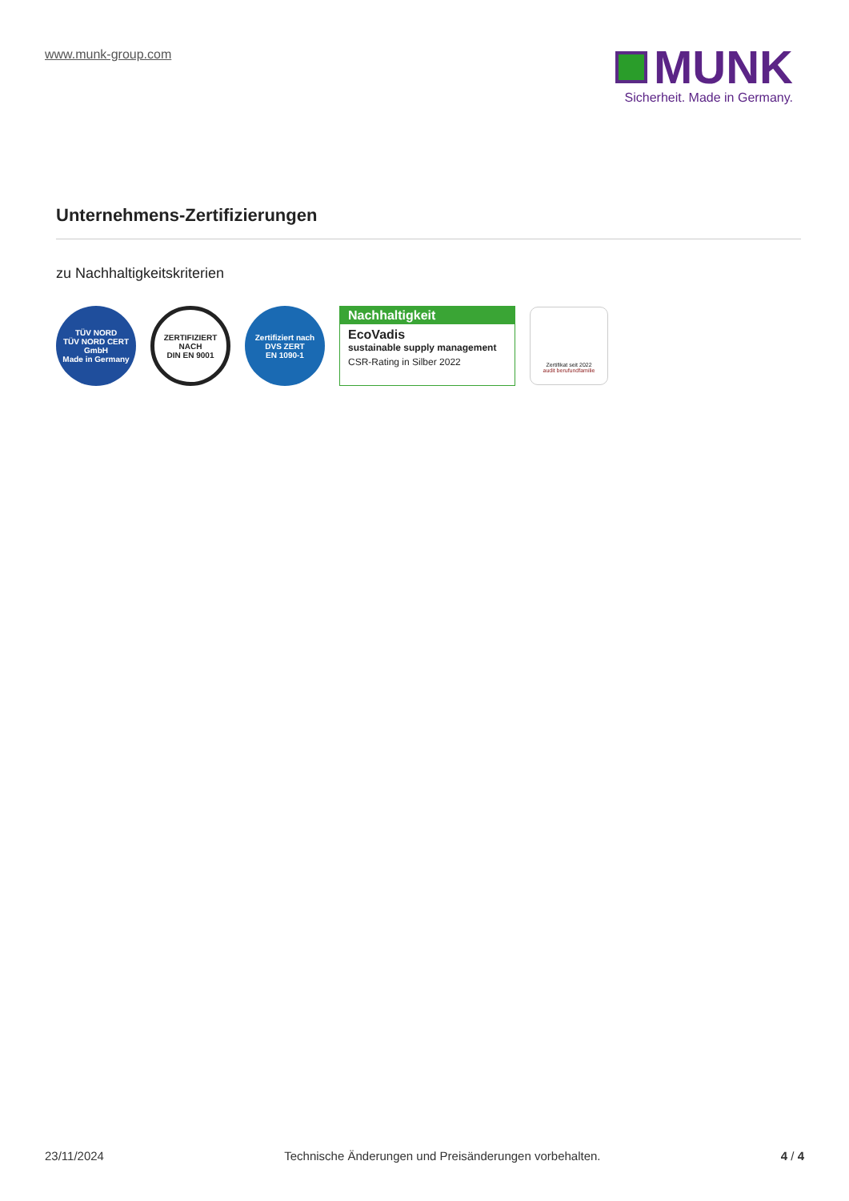www.munk-group.com
MUNK
Sicherheit. Made in Germany.
Unternehmens-Zertifizierungen
zu Nachhaltigkeitskriterien
TÜV NORD
TÜV NORD CERT GmbH
Made in Germany
ZERTIFIZIERT NACH
DIN EN 9001
Zertifiziert nach
DVS ZERT
EN 1090-1
Nachhaltigkeit
EcoVadis
sustainable supply management
CSR-Rating in Silber 2022
Zertifikat seit 2022
audit berufundfamilie
23/11/2024 Technische Änderungen und Preisänderungen vorbehalten. 4 / 4